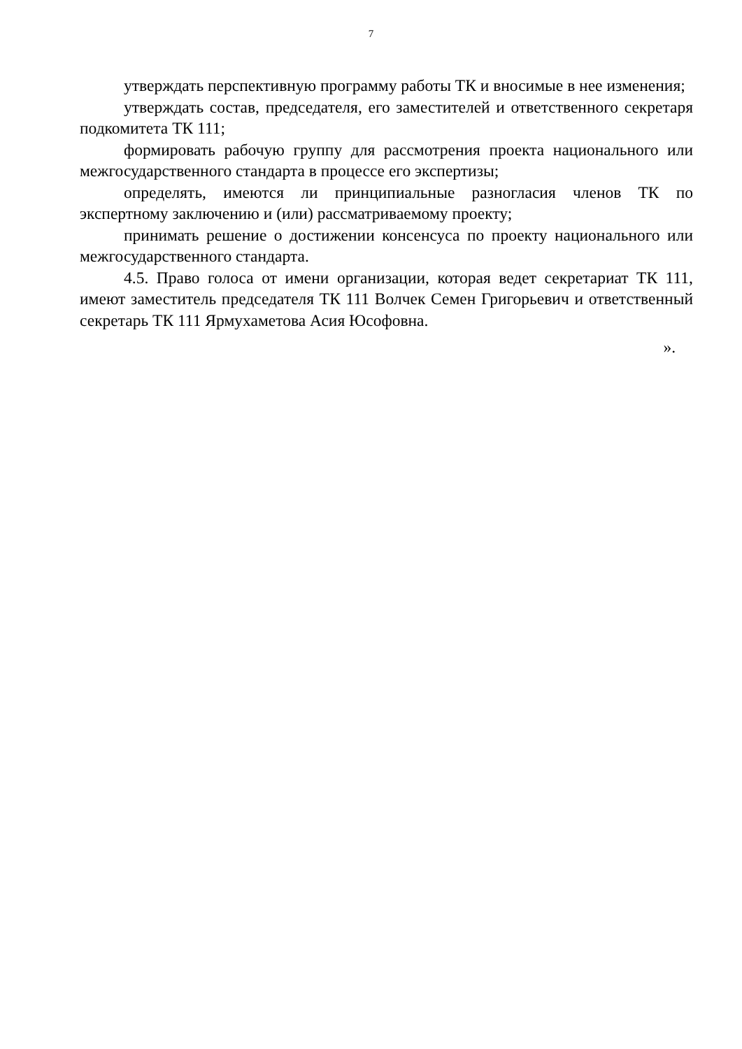7
утверждать перспективную программу работы ТК и вносимые в нее изменения;
утверждать состав, председателя, его заместителей и ответственного секретаря подкомитета ТК 111;
формировать рабочую группу для рассмотрения проекта национального или межгосударственного стандарта в процессе его экспертизы;
определять, имеются ли принципиальные разногласия членов ТК по экспертному заключению и (или) рассматриваемому проекту;
принимать решение о достижении консенсуса по проекту национального или межгосударственного стандарта.
4.5. Право голоса от имени организации, которая ведет секретариат ТК 111, имеют заместитель председателя ТК 111 Волчек Семен Григорьевич и ответственный секретарь ТК 111 Ярмухаметова Асия Юсофовна.
».